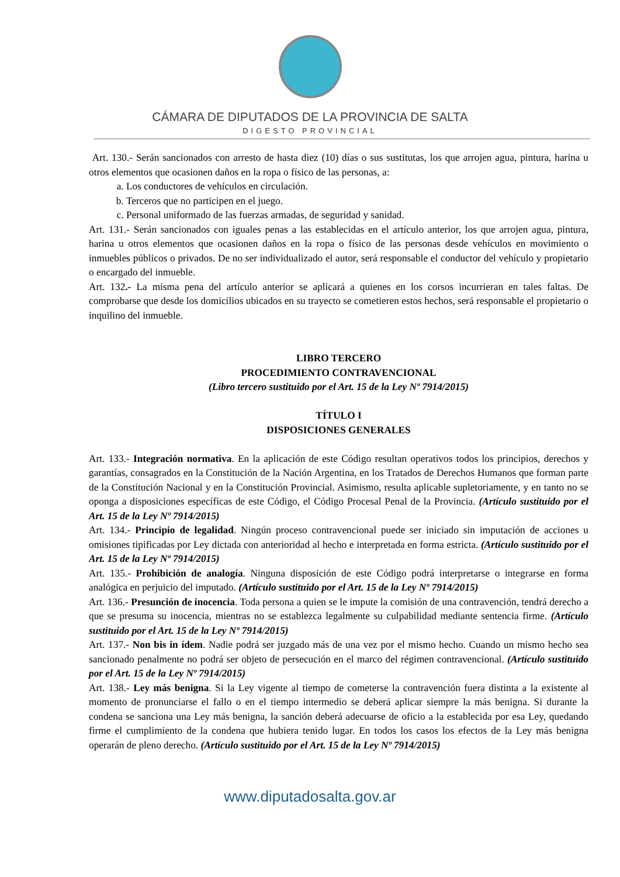CÁMARA DE DIPUTADOS DE LA PROVINCIA DE SALTA
DIGESTO PROVINCIAL
Art. 130.- Serán sancionados con arresto de hasta diez (10) días o sus sustitutas, los que arrojen agua, pintura, harina u otros elementos que ocasionen daños en la ropa o físico de las personas, a:
a. Los conductores de vehículos en circulación.
b. Terceros que no participen en el juego.
c. Personal uniformado de las fuerzas armadas, de seguridad y sanidad.
Art. 131.- Serán sancionados con iguales penas a las establecidas en el artículo anterior, los que arrojen agua, pintura, harina u otros elementos que ocasionen daños en la ropa o físico de las personas desde vehículos en movimiento o inmuebles públicos o privados. De no ser individualizado el autor, será responsable el conductor del vehículo y propietario o encargado del inmueble.
Art. 132.- La misma pena del artículo anterior se aplicará a quienes en los corsos incurrieran en tales faltas. De comprobarse que desde los domicilios ubicados en su trayecto se cometieren estos hechos, será responsable el propietario o inquilino del inmueble.
LIBRO TERCERO
PROCEDIMIENTO CONTRAVENCIONAL
(Libro tercero sustituido por el Art. 15 de la Ley Nº 7914/2015)
TÍTULO I
DISPOSICIONES GENERALES
Art. 133.- Integración normativa. En la aplicación de este Código resultan operativos todos los principios, derechos y garantías, consagrados en la Constitución de la Nación Argentina, en los Tratados de Derechos Humanos que forman parte de la Constitución Nacional y en la Constitución Provincial. Asimismo, resulta aplicable supletoriamente, y en tanto no se oponga a disposiciones específicas de este Código, el Código Procesal Penal de la Provincia. (Artículo sustituido por el Art. 15 de la Ley Nº 7914/2015)
Art. 134.- Principio de legalidad. Ningún proceso contravencional puede ser iniciado sin imputación de acciones u omisiones tipificadas por Ley dictada con anterioridad al hecho e interpretada en forma estricta. (Artículo sustituido por el Art. 15 de la Ley Nº 7914/2015)
Art. 135.- Prohibición de analogía. Ninguna disposición de este Código podrá interpretarse o integrarse en forma analógica en perjuicio del imputado. (Artículo sustituido por el Art. 15 de la Ley Nº 7914/2015)
Art. 136.- Presunción de inocencia. Toda persona a quien se le impute la comisión de una contravención, tendrá derecho a que se presuma su inocencia, mientras no se establezca legalmente su culpabilidad mediante sentencia firme. (Artículo sustituido por el Art. 15 de la Ley Nº 7914/2015)
Art. 137.- Non bis in ídem. Nadie podrá ser juzgado más de una vez por el mismo hecho. Cuando un mismo hecho sea sancionado penalmente no podrá ser objeto de persecución en el marco del régimen contravencional. (Artículo sustituido por el Art. 15 de la Ley Nº 7914/2015)
Art. 138.- Ley más benigna. Si la Ley vigente al tiempo de cometerse la contravención fuera distinta a la existente al momento de pronunciarse el fallo o en el tiempo intermedio se deberá aplicar siempre la más benigna. Si durante la condena se sanciona una Ley más benigna, la sanción deberá adecuarse de oficio a la establecida por esa Ley, quedando firme el cumplimiento de la condena que hubiera tenido lugar. En todos los casos los efectos de la Ley más benigna operarán de pleno derecho. (Artículo sustituido por el Art. 15 de la Ley Nº 7914/2015)
www.diputadosalta.gov.ar